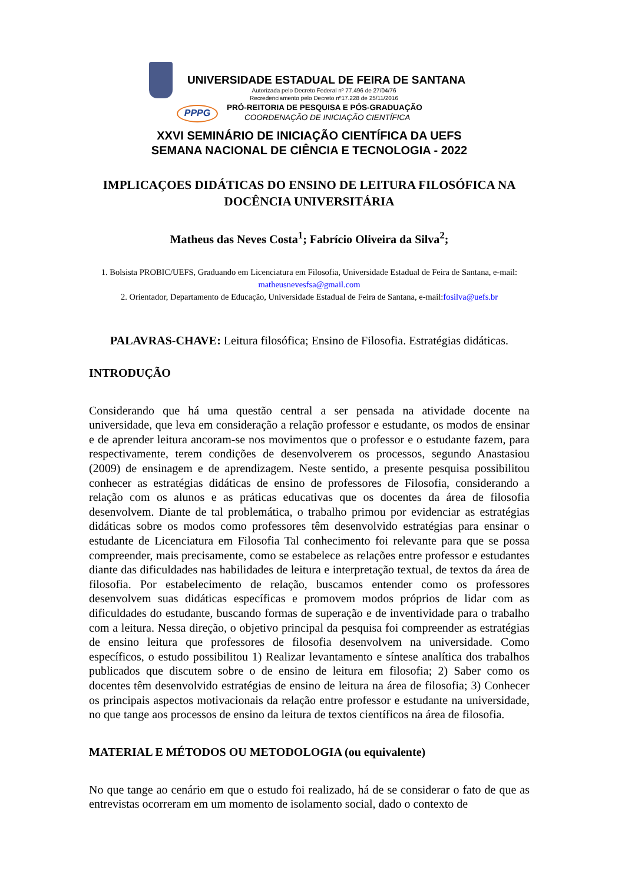UNIVERSIDADE ESTADUAL DE FEIRA DE SANTANA
Autorizada pelo Decreto Federal nº 77.496 de 27/04/76
Recredenciamento pelo Decreto nº17.228 de 25/11/2016
PPPG PRÓ-REITORIA DE PESQUISA E PÓS-GRADUAÇÃO
COORDENAÇÃO DE INICIAÇÃO CIENTÍFICA
XXVI SEMINÁRIO DE INICIAÇÃO CIENTÍFICA DA UEFS
SEMANA NACIONAL DE CIÊNCIA E TECNOLOGIA - 2022
IMPLICAÇOES DIDÁTICAS DO ENSINO DE LEITURA FILOSÓFICA NA DOCÊNCIA UNIVERSITÁRIA
Matheus das Neves Costa<sup>1</sup>; Fabrício Oliveira da Silva<sup>2</sup>;
1. Bolsista PROBIC/UEFS, Graduando em Licenciatura em Filosofia, Universidade Estadual de Feira de Santana, e-mail: matheusnevesfsa@gmail.com
2. Orientador, Departamento de Educação, Universidade Estadual de Feira de Santana, e-mail:fosilva@uefs.br
PALAVRAS-CHAVE: Leitura filosófica; Ensino de Filosofia. Estratégias didáticas.
INTRODUÇÃO
Considerando que há uma questão central a ser pensada na atividade docente na universidade, que leva em consideração a relação professor e estudante, os modos de ensinar e de aprender leitura ancoram-se nos movimentos que o professor e o estudante fazem, para respectivamente, terem condições de desenvolverem os processos, segundo Anastasiou (2009) de ensinagem e de aprendizagem. Neste sentido, a presente pesquisa possibilitou conhecer as estratégias didáticas de ensino de professores de Filosofia, considerando a relação com os alunos e as práticas educativas que os docentes da área de filosofia desenvolvem. Diante de tal problemática, o trabalho primou por evidenciar as estratégias didáticas sobre os modos como professores têm desenvolvido estratégias para ensinar o estudante de Licenciatura em Filosofia Tal conhecimento foi relevante para que se possa compreender, mais precisamente, como se estabelece as relações entre professor e estudantes diante das dificuldades nas habilidades de leitura e interpretação textual, de textos da área de filosofia. Por estabelecimento de relação, buscamos entender como os professores desenvolvem suas didáticas específicas e promovem modos próprios de lidar com as dificuldades do estudante, buscando formas de superação e de inventividade para o trabalho com a leitura. Nessa direção, o objetivo principal da pesquisa foi compreender as estratégias de ensino leitura que professores de filosofia desenvolvem na universidade. Como específicos, o estudo possibilitou 1) Realizar levantamento e síntese analítica dos trabalhos publicados que discutem sobre o de ensino de leitura em filosofia; 2) Saber como os docentes têm desenvolvido estratégias de ensino de leitura na área de filosofia; 3) Conhecer os principais aspectos motivacionais da relação entre professor e estudante na universidade, no que tange aos processos de ensino da leitura de textos científicos na área de filosofia.
MATERIAL E MÉTODOS OU METODOLOGIA (ou equivalente)
No que tange ao cenário em que o estudo foi realizado, há de se considerar o fato de que as entrevistas ocorreram em um momento de isolamento social, dado o contexto de